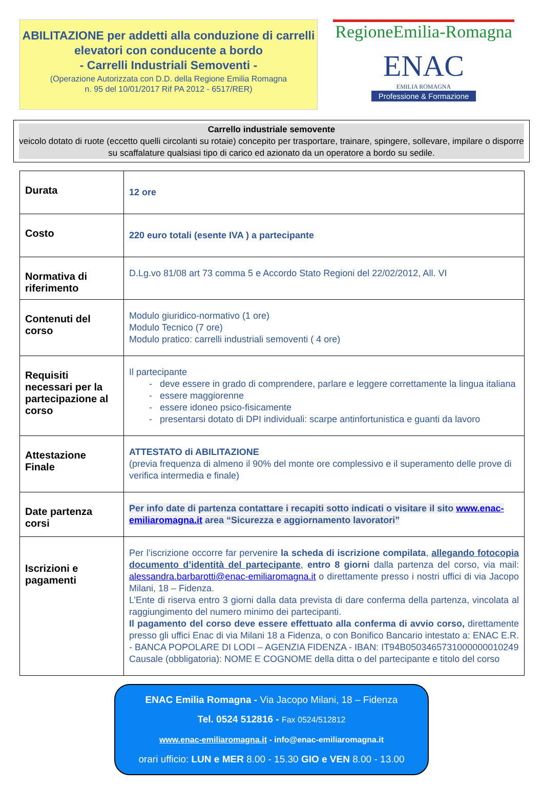ABILITAZIONE per addetti alla conduzione di carrelli elevatori con conducente a bordo
- Carrelli Industriali Semoventi -
(Operazione Autorizzata con D.D. della Regione Emilia Romagna
n. 95 del 10/01/2017 Rif PA 2012 - 6517/RER)
RegioneEmilia-Romagna
ENAC
EMILIA ROMAGNA
Professione & Formazione
Carrello industriale semovente
veicolo dotato di ruote (eccetto quelli circolanti su rotaie) concepito per trasportare, trainare, spingere, sollevare, impilare o disporre su scaffalature qualsiasi tipo di carico ed azionato da un operatore a bordo su sedile.
| Durata | 12 ore |
| Costo | 220 euro totali (esente IVA ) a partecipante |
| Normativa di riferimento | D.Lg.vo 81/08 art 73 comma 5 e Accordo Stato Regioni del 22/02/2012, All. VI |
| Contenuti del corso | Modulo giuridico-normativo (1 ore) Modulo Tecnico (7 ore) Modulo pratico: carrelli industriali semoventi ( 4 ore) |
| Requisiti necessari per la partecipazione al corso | Il partecipante deve essere in grado di comprendere, parlare e leggere correttamente la lingua italiana essere maggiorenne essere idoneo psico-fisicamente presentarsi dotato di DPI individuali: scarpe antinfortunistica e guanti da lavoro |
| Attestazione Finale | ATTESTATO di ABILITAZIONE (previa frequenza di almeno il 90% del monte ore complessivo e il superamento delle prove di verifica intermedia e finale) |
| Date partenza corsi | Per info date di partenza contattare i recapiti sotto indicati o visitare il sito www.enac-emiliaromagna.it area “Sicurezza e aggiornamento lavoratori” |
| Iscrizioni e pagamenti | Per l’iscrizione occorre far pervenire la scheda di iscrizione compilata , allegando fotocopia documento d’identità del partecipante , entro 8 giorni dalla partenza del corso, via mail: alessandra.barbarotti@enac-emiliaromagna.it o direttamente presso i nostri uffici di via Jacopo Milani, 18 – Fidenza. L’Ente di riserva entro 3 giorni dalla data prevista di dare conferma della partenza, vincolata al raggiungimento del numero minimo dei partecipanti. Il pagamento del corso deve essere effettuato alla conferma di avvio corso, direttamente presso gli uffici Enac di via Milani 18 a Fidenza, o con Bonifico Bancario intestato a: ENAC E.R. - BANCA POPOLARE DI LODI – AGENZIA FIDENZA - IBAN: IT94B0503465731000000010249 Causale (obbligatoria): NOME E COGNOME della ditta o del partecipante e titolo del corso |
ENAC Emilia Romagna - Via Jacopo Milani, 18 – Fidenza
Tel. 0524 512816 - Fax 0524/512812
www.enac-emiliaromagna.it - info@enac-emiliaromagna.it
orari ufficio: LUN e MER 8.00 - 15.30 GIO e VEN 8.00 - 13.00